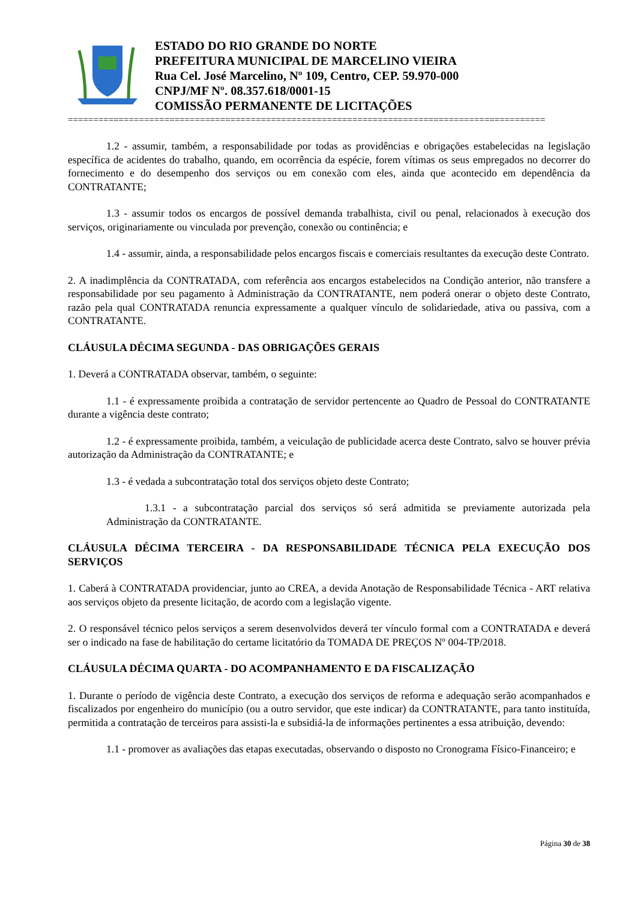ESTADO DO RIO GRANDE DO NORTE
PREFEITURA MUNICIPAL DE MARCELINO VIEIRA
Rua Cel. José Marcelino, Nº 109, Centro, CEP. 59.970-000
CNPJ/MF Nº. 08.357.618/0001-15
COMISSÃO PERMANENTE DE LICITAÇÕES
==============================================================================================
1.2 - assumir, também, a responsabilidade por todas as providências e obrigações estabelecidas na legislação específica de acidentes do trabalho, quando, em ocorrência da espécie, forem vítimas os seus empregados no decorrer do fornecimento e do desempenho dos serviços ou em conexão com eles, ainda que acontecido em dependência da CONTRATANTE;
1.3 - assumir todos os encargos de possível demanda trabalhista, civil ou penal, relacionados à execução dos serviços, originariamente ou vinculada por prevenção, conexão ou continência; e
1.4 - assumir, ainda, a responsabilidade pelos encargos fiscais e comerciais resultantes da execução deste Contrato.
2. A inadimplência da CONTRATADA, com referência aos encargos estabelecidos na Condição anterior, não transfere a responsabilidade por seu pagamento à Administração da CONTRATANTE, nem poderá onerar o objeto deste Contrato, razão pela qual CONTRATADA renuncia expressamente a qualquer vínculo de solidariedade, ativa ou passiva, com a CONTRATANTE.
CLÁUSULA DÉCIMA SEGUNDA - DAS OBRIGAÇÕES GERAIS
1. Deverá a CONTRATADA observar, também, o seguinte:
1.1 - é expressamente proibida a contratação de servidor pertencente ao Quadro de Pessoal do CONTRATANTE durante a vigência deste contrato;
1.2 - é expressamente proibida, também, a veiculação de publicidade acerca deste Contrato, salvo se houver prévia autorização da Administração da CONTRATANTE; e
1.3 - é vedada a subcontratação total dos serviços objeto deste Contrato;
1.3.1 - a subcontratação parcial dos serviços só será admitida se previamente autorizada pela Administração da CONTRATANTE.
CLÁUSULA DÉCIMA TERCEIRA - DA RESPONSABILIDADE TÉCNICA PELA EXECUÇÃO DOS SERVIÇOS
1. Caberá à CONTRATADA providenciar, junto ao CREA, a devida Anotação de Responsabilidade Técnica - ART relativa aos serviços objeto da presente licitação, de acordo com a legislação vigente.
2. O responsável técnico pelos serviços a serem desenvolvidos deverá ter vínculo formal com a CONTRATADA e deverá ser o indicado na fase de habilitação do certame licitatório da TOMADA DE PREÇOS Nº 004-TP/2018.
CLÁUSULA DÉCIMA QUARTA - DO ACOMPANHAMENTO E DA FISCALIZAÇÃO
1. Durante o período de vigência deste Contrato, a execução dos serviços de reforma e adequação serão acompanhados e fiscalizados por engenheiro do município (ou a outro servidor, que este indicar) da CONTRATANTE, para tanto instituída, permitida a contratação de terceiros para assisti-la e subsidiá-la de informações pertinentes a essa atribuição, devendo:
1.1 - promover as avaliações das etapas executadas, observando o disposto no Cronograma Físico-Financeiro; e
Página 30 de 38